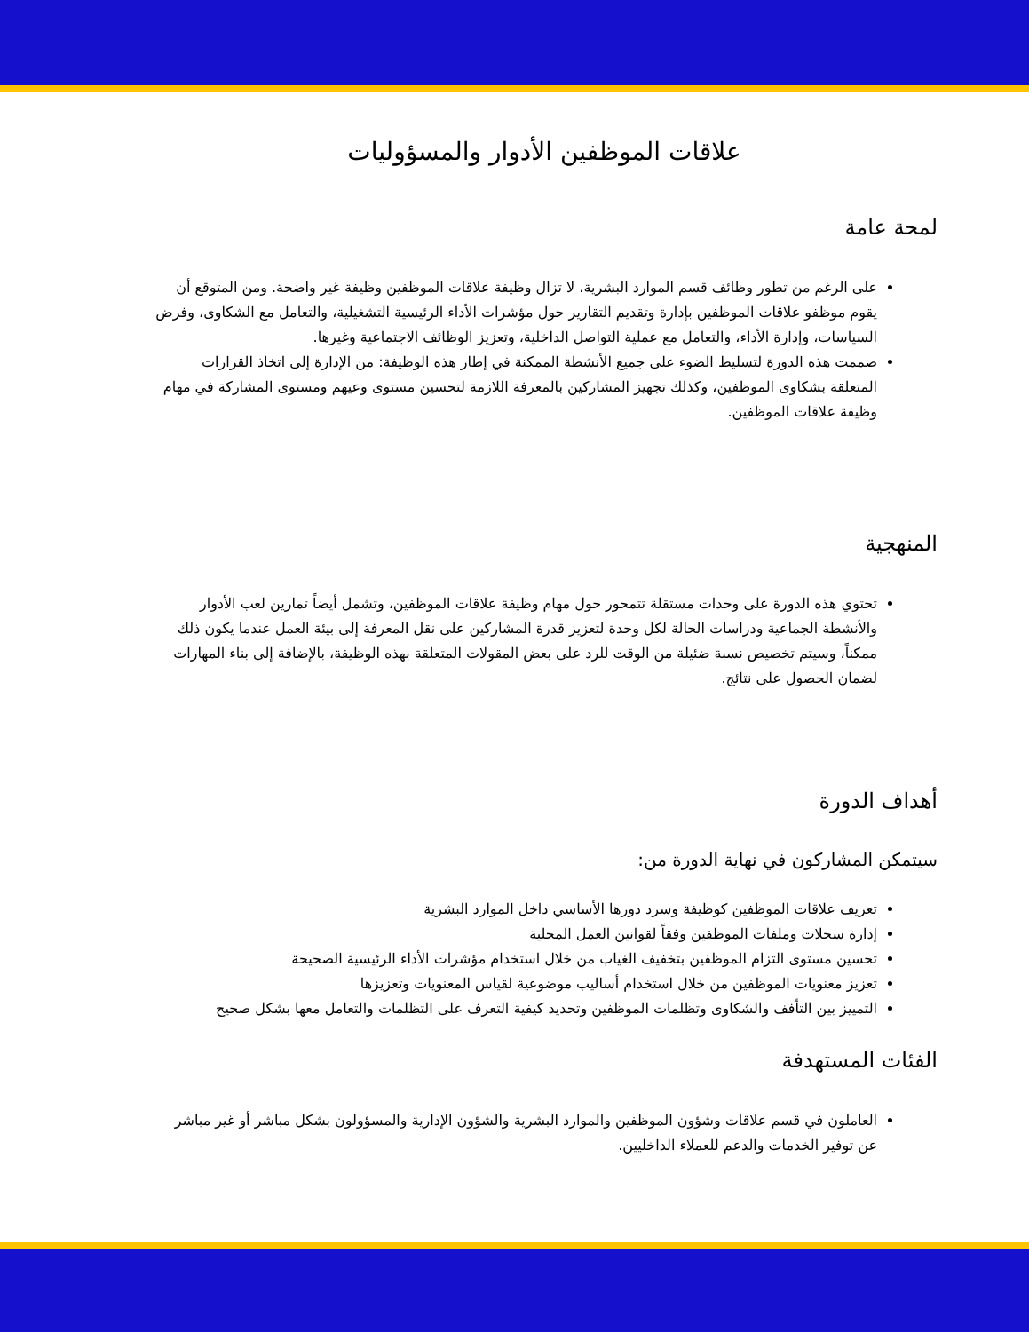علاقات الموظفين الأدوار والمسؤوليات
لمحة عامة
على الرغم من تطور وظائف قسم الموارد البشرية، لا تزال وظيفة علاقات الموظفين وظيفة غير واضحة. ومن المتوقع أن يقوم موظفو علاقات الموظفين بإدارة وتقديم التقارير حول مؤشرات الأداء الرئيسية التشغيلية، والتعامل مع الشكاوى، وفرض السياسات، وإدارة الأداء، والتعامل مع عملية التواصل الداخلية، وتعزيز الوظائف الاجتماعية وغيرها.
صممت هذه الدورة لتسليط الضوء على جميع الأنشطة الممكنة في إطار هذه الوظيفة: من الإدارة إلى اتخاذ القرارات المتعلقة بشكاوى الموظفين، وكذلك تجهيز المشاركين بالمعرفة اللازمة لتحسين مستوى وعيهم ومستوى المشاركة في مهام وظيفة علاقات الموظفين.
المنهجية
تحتوي هذه الدورة على وحدات مستقلة تتمحور حول مهام وظيفة علاقات الموظفين، وتشمل أيضاً تمارين لعب الأدوار والأنشطة الجماعية ودراسات الحالة لكل وحدة لتعزيز قدرة المشاركين على نقل المعرفة إلى بيئة العمل عندما يكون ذلك ممكناً، وسيتم تخصيص نسبة ضئيلة من الوقت للرد على بعض المقولات المتعلقة بهذه الوظيفة، بالإضافة إلى بناء المهارات لضمان الحصول على نتائج.
أهداف الدورة
سيتمكن المشاركون في نهاية الدورة من:
تعريف علاقات الموظفين كوظيفة وسرد دورها الأساسي داخل الموارد البشرية
إدارة سجلات وملفات الموظفين وفقاً لقوانين العمل المحلية
تحسين مستوى التزام الموظفين بتخفيف الغياب من خلال استخدام مؤشرات الأداء الرئيسية الصحيحة
تعزيز معنويات الموظفين من خلال استخدام أساليب موضوعية لقياس المعنويات وتعزيزها
التمييز بين التأفف والشكاوى وتظلمات الموظفين وتحديد كيفية التعرف على التظلمات والتعامل معها بشكل صحيح
الفئات المستهدفة
العاملون في قسم علاقات وشؤون الموظفين والموارد البشرية والشؤون الإدارية والمسؤولون بشكل مباشر أو غير مباشر عن توفير الخدمات والدعم للعملاء الداخليين.